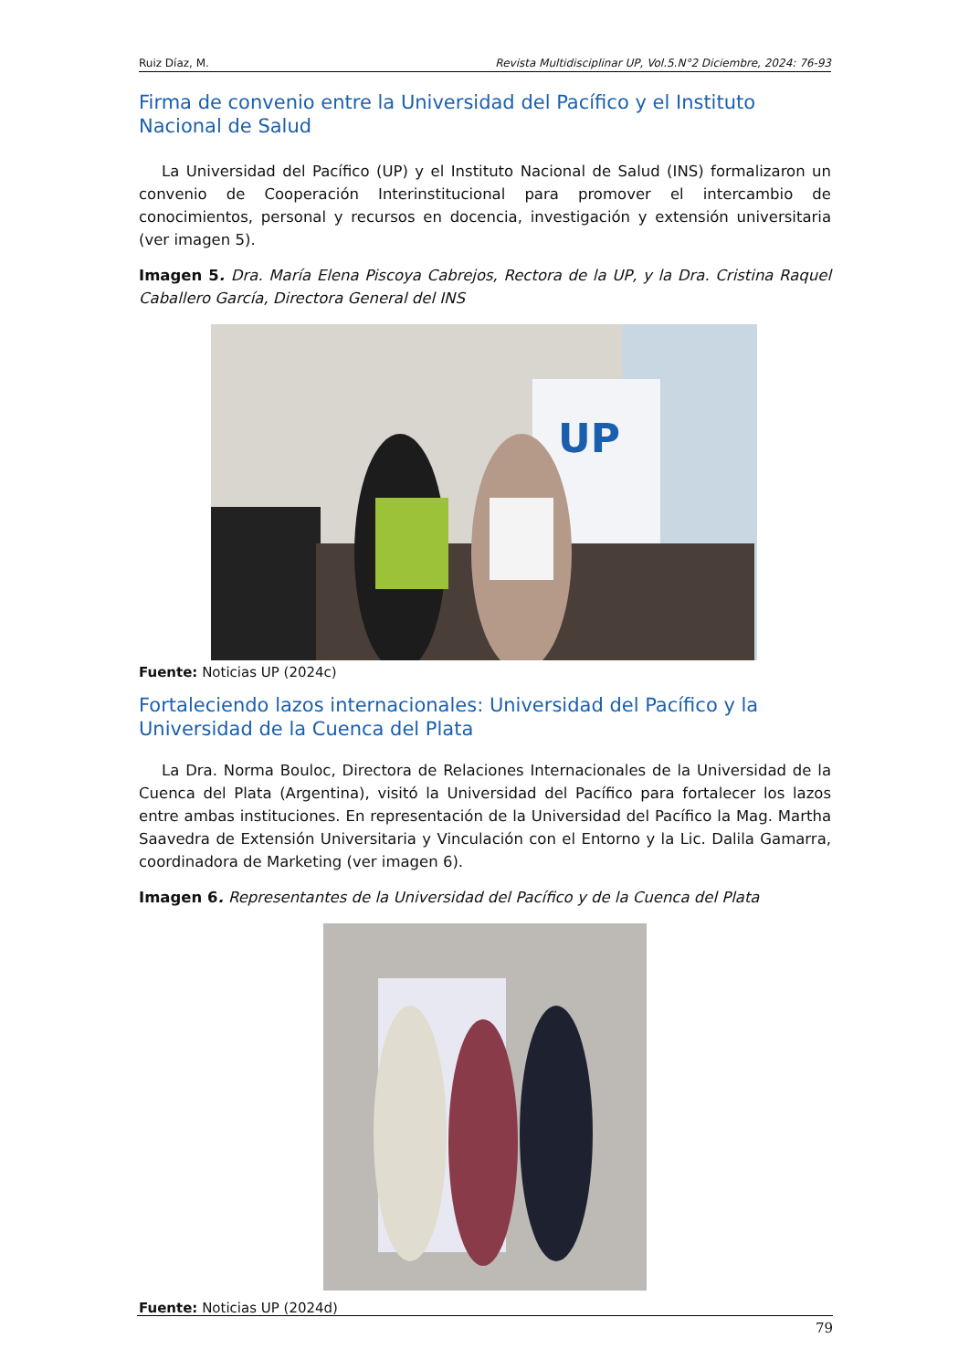Ruiz Díaz, M. Revista Multidisciplinar UP, Vol.5.N°2 Diciembre, 2024: 76-93
Firma de convenio entre la Universidad del Pacífico y el Instituto Nacional de Salud
La Universidad del Pacífico (UP) y el Instituto Nacional de Salud (INS) formalizaron un convenio de Cooperación Interinstitucional para promover el intercambio de conocimientos, personal y recursos en docencia, investigación y extensión universitaria (ver imagen 5).
Imagen 5. Dra. María Elena Piscoya Cabrejos, Rectora de la UP, y la Dra. Cristina Raquel Caballero García, Directora General del INS
UP
Fuente: Noticias UP (2024c)
Fortaleciendo lazos internacionales: Universidad del Pacífico y la Universidad de la Cuenca del Plata
La Dra. Norma Bouloc, Directora de Relaciones Internacionales de la Universidad de la Cuenca del Plata (Argentina), visitó la Universidad del Pacífico para fortalecer los lazos entre ambas instituciones. En representación de la Universidad del Pacífico la Mag. Martha Saavedra de Extensión Universitaria y Vinculación con el Entorno y la Lic. Dalila Gamarra, coordinadora de Marketing (ver imagen 6).
Imagen 6. Representantes de la Universidad del Pacífico y de la Cuenca del Plata
Fuente: Noticias UP (2024d)
79